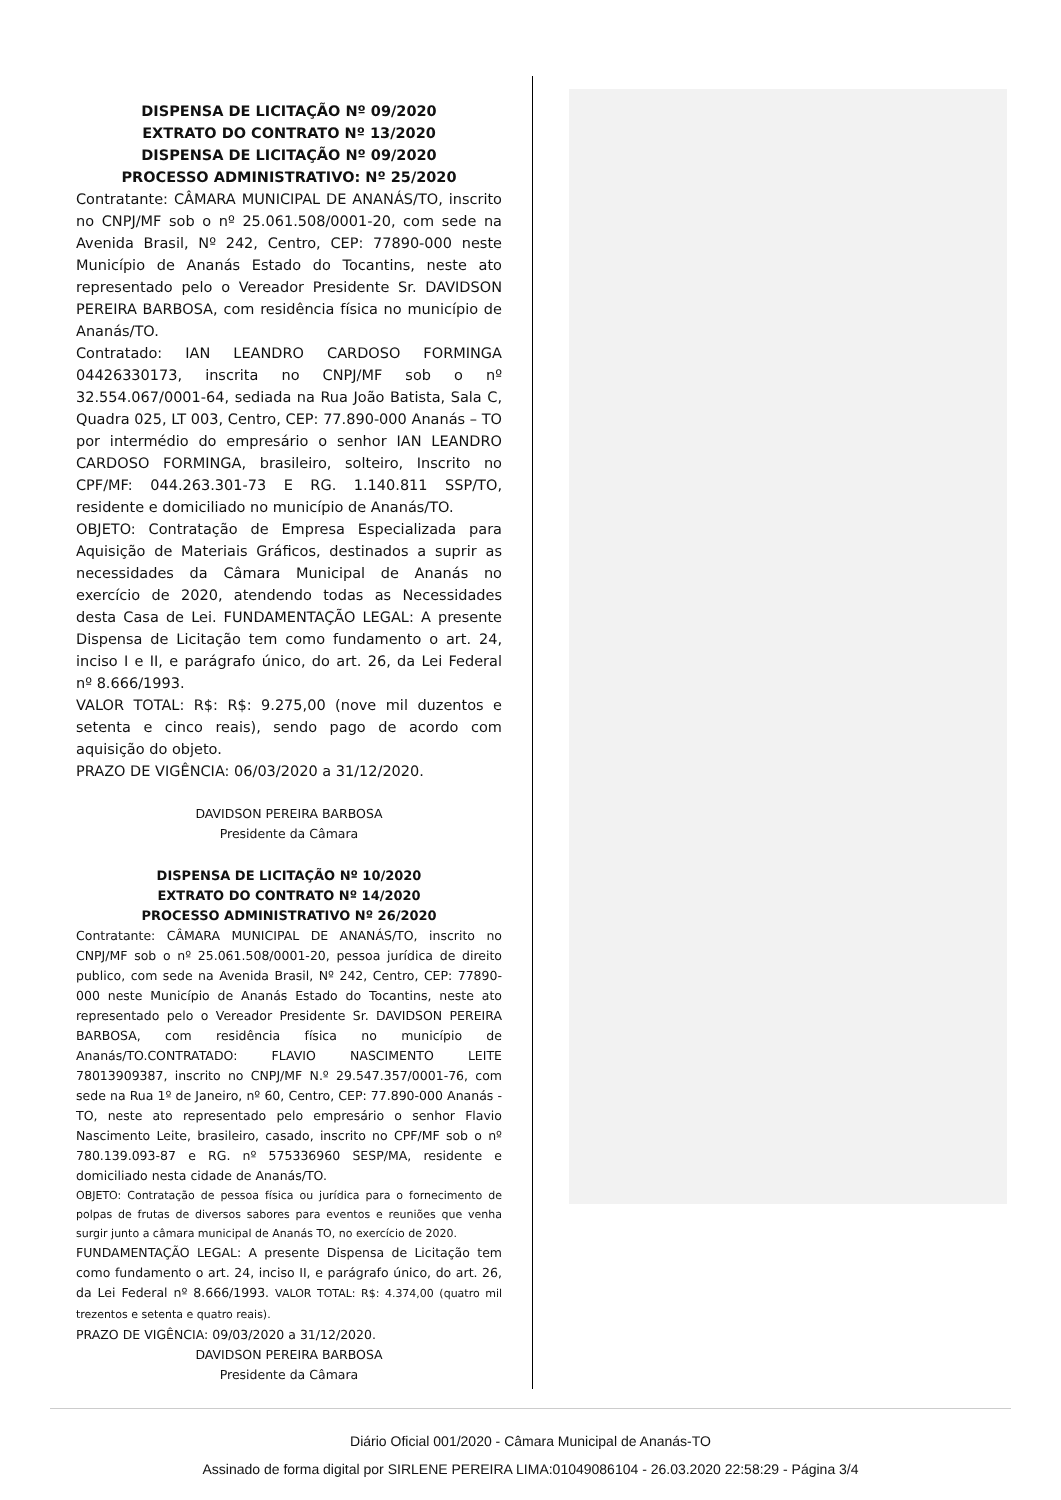DISPENSA DE LICITAÇÃO Nº 09/2020
EXTRATO DO CONTRATO Nº 13/2020
DISPENSA DE LICITAÇÃO Nº 09/2020
PROCESSO ADMINISTRATIVO: Nº 25/2020
Contratante: CÂMARA MUNICIPAL DE ANANÁS/TO, inscrito no CNPJ/MF sob o nº 25.061.508/0001-20, com sede na Avenida Brasil, Nº 242, Centro, CEP: 77890-000 neste Município de Ananás Estado do Tocantins, neste ato representado pelo o Vereador Presidente Sr. DAVIDSON PEREIRA BARBOSA, com residência física no município de Ananás/TO.
Contratado: IAN LEANDRO CARDOSO FORMINGA 04426330173, inscrita no CNPJ/MF sob o nº 32.554.067/0001-64, sediada na Rua João Batista, Sala C, Quadra 025, LT 003, Centro, CEP: 77.890-000 Ananás – TO por intermédio do empresário o senhor IAN LEANDRO CARDOSO FORMINGA, brasileiro, solteiro, Inscrito no CPF/MF: 044.263.301-73 E RG. 1.140.811 SSP/TO, residente e domiciliado no município de Ananás/TO.
OBJETO: Contratação de Empresa Especializada para Aquisição de Materiais Gráficos, destinados a suprir as necessidades da Câmara Municipal de Ananás no exercício de 2020, atendendo todas as Necessidades desta Casa de Lei. FUNDAMENTAÇÃO LEGAL: A presente Dispensa de Licitação tem como fundamento o art. 24, inciso I e II, e parágrafo único, do art. 26, da Lei Federal nº 8.666/1993.
VALOR TOTAL: R$: R$: 9.275,00 (nove mil duzentos e setenta e cinco reais), sendo pago de acordo com aquisição do objeto.
PRAZO DE VIGÊNCIA: 06/03/2020 a 31/12/2020.
DAVIDSON PEREIRA BARBOSA
Presidente da Câmara
DISPENSA DE LICITAÇÃO Nº 10/2020
EXTRATO DO CONTRATO Nº 14/2020
PROCESSO ADMINISTRATIVO Nº 26/2020
Contratante: CÂMARA MUNICIPAL DE ANANÁS/TO, inscrito no CNPJ/MF sob o nº 25.061.508/0001-20, pessoa jurídica de direito publico, com sede na Avenida Brasil, Nº 242, Centro, CEP: 77890-000 neste Município de Ananás Estado do Tocantins, neste ato representado pelo o Vereador Presidente Sr. DAVIDSON PEREIRA BARBOSA, com residência física no município de Ananás/TO.CONTRATADO: FLAVIO NASCIMENTO LEITE 78013909387, inscrito no CNPJ/MF N.º 29.547.357/0001-76, com sede na Rua 1º de Janeiro, nº 60, Centro, CEP: 77.890-000 Ananás - TO, neste ato representado pelo empresário o senhor Flavio Nascimento Leite, brasileiro, casado, inscrito no CPF/MF sob o nº 780.139.093-87 e RG. nº 575336960 SESP/MA, residente e domiciliado nesta cidade de Ananás/TO.
OBJETO: Contratação de pessoa física ou jurídica para o fornecimento de polpas de frutas de diversos sabores para eventos e reuniões que venha surgir junto a câmara municipal de Ananás TO, no exercício de 2020.
FUNDAMENTAÇÃO LEGAL: A presente Dispensa de Licitação tem como fundamento o art. 24, inciso II, e parágrafo único, do art. 26, da Lei Federal nº 8.666/1993. VALOR TOTAL: R$: 4.374,00 (quatro mil trezentos e setenta e quatro reais).
PRAZO DE VIGÊNCIA: 09/03/2020 a 31/12/2020.
DAVIDSON PEREIRA BARBOSA
Presidente da Câmara
Diário Oficial 001/2020 - Câmara Municipal de Ananás-TO
Assinado de forma digital por SIRLENE PEREIRA LIMA:01049086104 - 26.03.2020 22:58:29 - Página 3/4